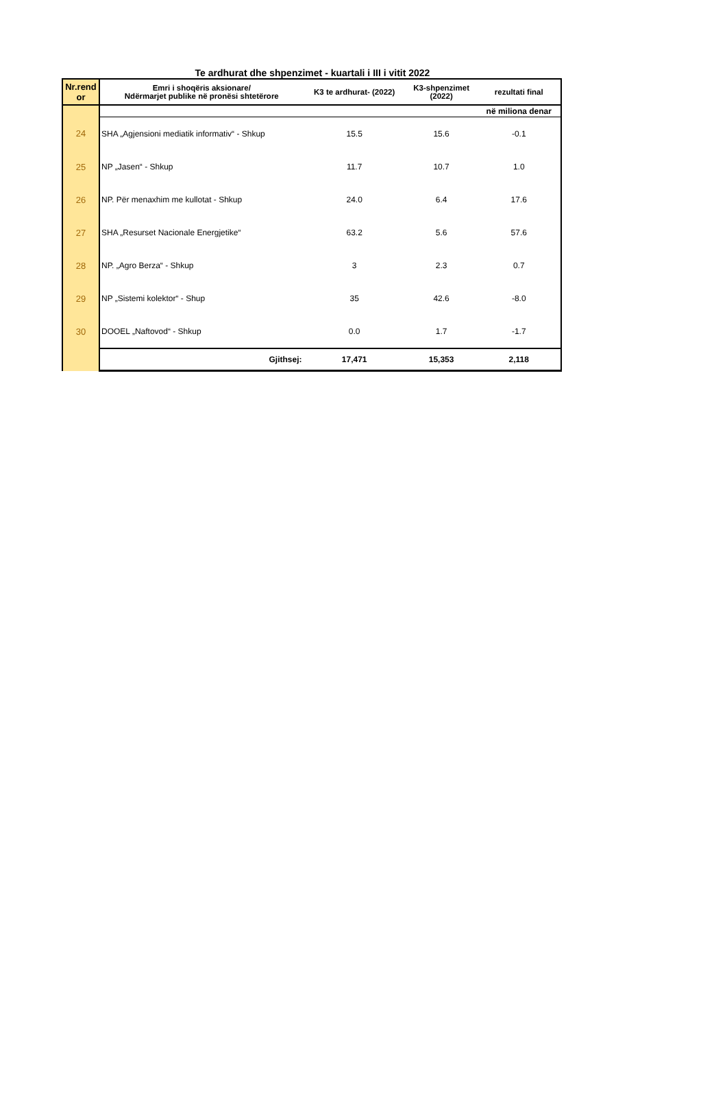Te ardhurat dhe shpenzimet - kuartali i III i vitit 2022
| Nr.rend or | Emri i shoqëris aksionare/ Ndërmarjet publike në pronësi shtetërore | K3 te ardhurat- (2022) | K3-shpenzimet (2022) | rezultati final |
| --- | --- | --- | --- | --- |
| | | | | në miliona denar |
| 24 | SHA „Agjensioni mediatik informativ“ - Shkup | 15.5 | 15.6 | -0.1 |
| 25 | NP „Jasen“ - Shkup | 11.7 | 10.7 | 1.0 |
| 26 | NP. Për menaxhim me kullotat - Shkup | 24.0 | 6.4 | 17.6 |
| 27 | SHA „Resurset Nacionale Energjetike“ | 63.2 | 5.6 | 57.6 |
| 28 | NP. „Agro Berza“ - Shkup | 3 | 2.3 | 0.7 |
| 29 | NP „Sistemi kolektor“ - Shup | 35 | 42.6 | -8.0 |
| 30 | DOOEL „Naftovod“ - Shkup | 0.0 | 1.7 | -1.7 |
| | Gjithsej: | 17,471 | 15,353 | 2,118 |